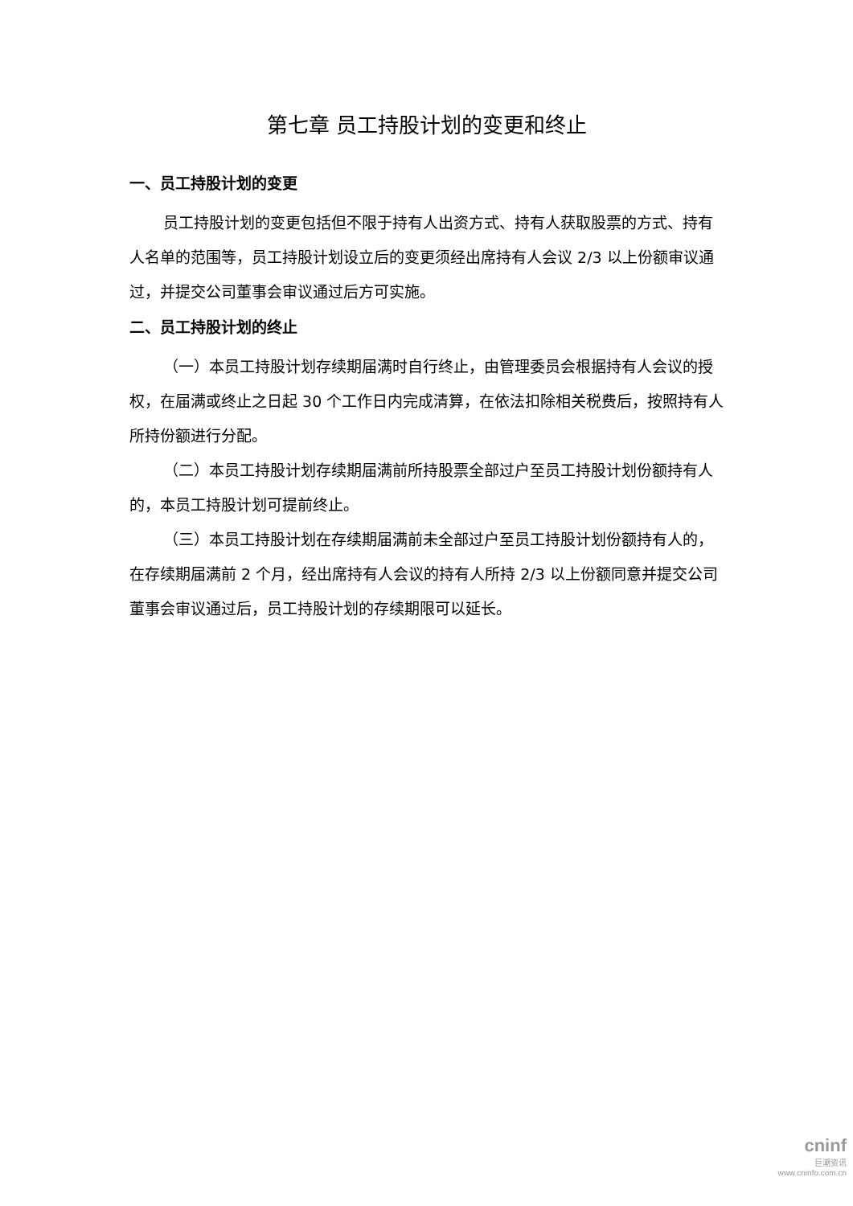第七章 员工持股计划的变更和终止
一、员工持股计划的变更
员工持股计划的变更包括但不限于持有人出资方式、持有人获取股票的方式、持有人名单的范围等，员工持股计划设立后的变更须经出席持有人会议 2/3 以上份额审议通过，并提交公司董事会审议通过后方可实施。
二、员工持股计划的终止
（一）本员工持股计划存续期届满时自行终止，由管理委员会根据持有人会议的授权，在届满或终止之日起 30 个工作日内完成清算，在依法扣除相关税费后，按照持有人所持份额进行分配。
（二）本员工持股计划存续期届满前所持股票全部过户至员工持股计划份额持有人的，本员工持股计划可提前终止。
（三）本员工持股计划在存续期届满前未全部过户至员工持股计划份额持有人的，在存续期届满前 2 个月，经出席持有人会议的持有人所持 2/3 以上份额同意并提交公司董事会审议通过后，员工持股计划的存续期限可以延长。
cninf
巨潮资讯
www.cninfo.com.cn